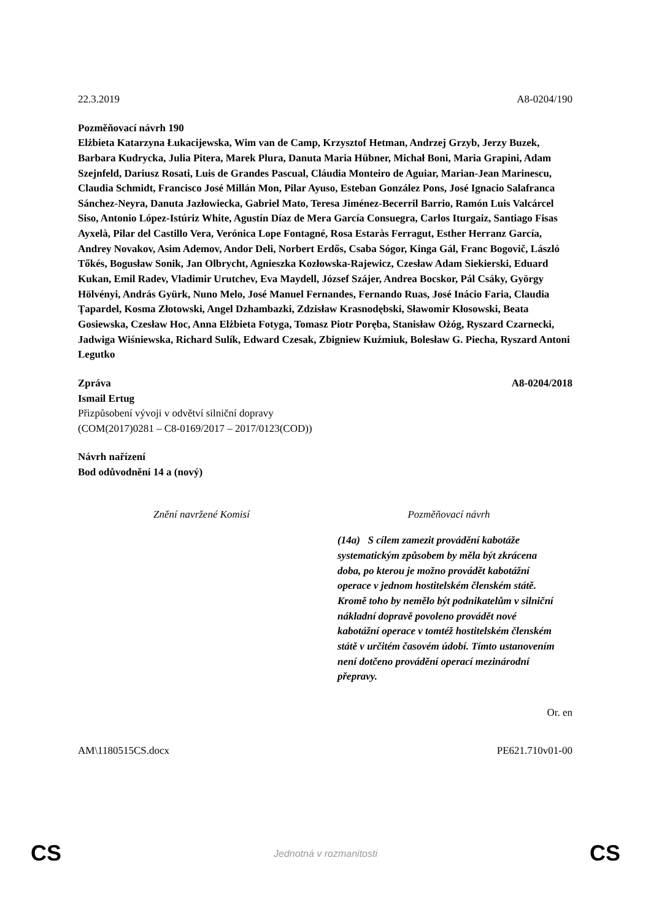22.3.2019 A8-0204/190
Pozměňovací návrh 190
Elżbieta Katarzyna Łukacijewska, Wim van de Camp, Krzysztof Hetman, Andrzej Grzyb, Jerzy Buzek, Barbara Kudrycka, Julia Pitera, Marek Plura, Danuta Maria Hübner, Michał Boni, Maria Grapini, Adam Szejnfeld, Dariusz Rosati, Luis de Grandes Pascual, Cláudia Monteiro de Aguiar, Marian-Jean Marinescu, Claudia Schmidt, Francisco José Millán Mon, Pilar Ayuso, Esteban González Pons, José Ignacio Salafranca Sánchez-Neyra, Danuta Jazłowiecka, Gabriel Mato, Teresa Jiménez-Becerril Barrio, Ramón Luis Valcárcel Siso, Antonio López-Istúriz White, Agustín Díaz de Mera García Consuegra, Carlos Iturgaiz, Santiago Fisas Ayxelà, Pilar del Castillo Vera, Verónica Lope Fontagné, Rosa Estaràs Ferragut, Esther Herranz García, Andrey Novakov, Asim Ademov, Andor Deli, Norbert Erdős, Csaba Sógor, Kinga Gál, Franc Bogovič, László Tőkés, Bogusław Sonik, Jan Olbrycht, Agnieszka Kozłowska-Rajewicz, Czesław Adam Siekierski, Eduard Kukan, Emil Radev, Vladimir Urutchev, Eva Maydell, József Szájer, Andrea Bocskor, Pál Csáky, György Hölvényi, András Gyürk, Nuno Melo, José Manuel Fernandes, Fernando Ruas, José Inácio Faria, Claudia Ţapardel, Kosma Złotowski, Angel Dzhambazki, Zdzisław Krasnodębski, Sławomir Kłosowski, Beata Gosiewska, Czesław Hoc, Anna Elżbieta Fotyga, Tomasz Piotr Poręba, Stanisław Ożóg, Ryszard Czarnecki, Jadwiga Wiśniewska, Richard Sulík, Edward Czesak, Zbigniew Kuźmiuk, Bolesław G. Piecha, Ryszard Antoni Legutko
Zpráva A8-0204/2018
Ismail Ertug
Přizpůsobení vývoji v odvětví silniční dopravy
(COM(2017)0281 – C8-0169/2017 – 2017/0123(COD))
Návrh nařízení
Bod odůvodnění 14 a (nový)
| Znění navržené Komisí | Pozměňovací návrh |
| --- | --- |
| | (14a) S cílem zamezit provádění kabotáže systematickým způsobem by měla být zkrácena doba, po kterou je možno provádět kabotážní operace v jednom hostitelském členském státě. Kromě toho by nemělo být podnikatelům v silniční nákladní dopravě povoleno provádět nové kabotážní operace v tomtéž hostitelském členském státě v určitém časovém údobí. Tímto ustanovením není dotčeno provádění operací mezinárodní přepravy. |
Or. en
AM\1180515CS.docx PE621.710v01-00
CS Jednotná v rozmanitosti CS